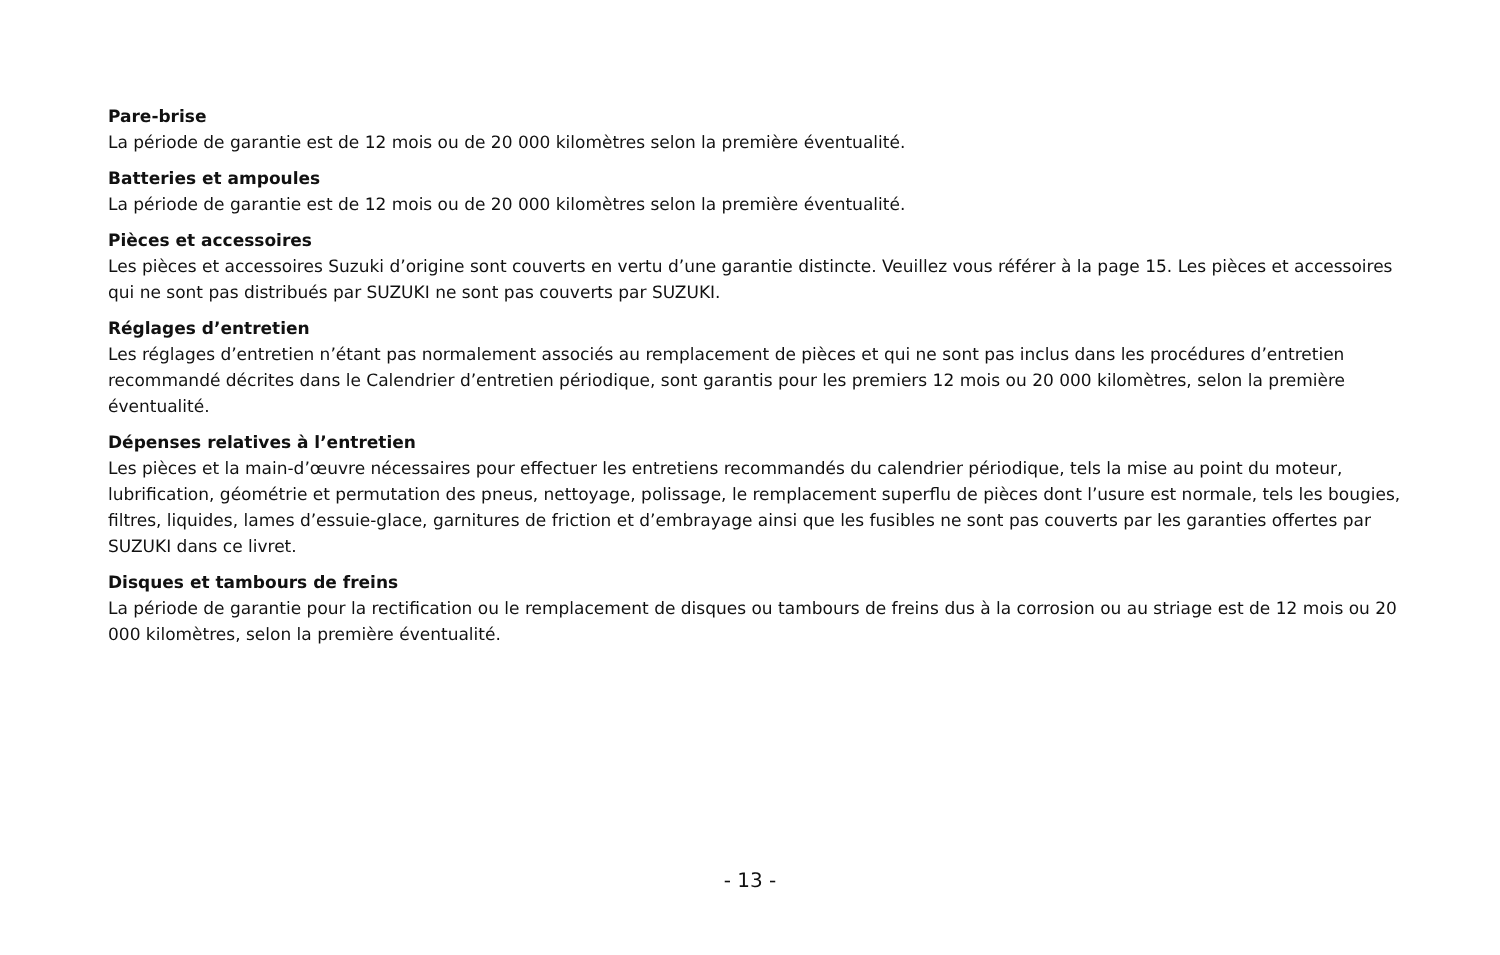Pare-brise
La période de garantie est de 12 mois ou de 20 000 kilomètres selon la première éventualité.
Batteries et ampoules
La période de garantie est de 12 mois ou de 20 000 kilomètres selon la première éventualité.
Pièces et accessoires
Les pièces et accessoires Suzuki d’origine sont couverts en vertu d’une garantie distincte. Veuillez vous référer à la page 15. Les pièces et accessoires qui ne sont pas distribués par SUZUKI ne sont pas couverts par SUZUKI.
Réglages d’entretien
Les réglages d’entretien n’étant pas normalement associés au remplacement de pièces et qui ne sont pas inclus dans les procédures d’entretien recommandé décrites dans le Calendrier d’entretien périodique, sont garantis pour les premiers 12 mois ou 20 000 kilomètres, selon la première éventualité.
Dépenses relatives à l’entretien
Les pièces et la main-d’œuvre nécessaires pour effectuer les entretiens recommandés du calendrier périodique, tels la mise au point du moteur, lubrification, géométrie et permutation des pneus, nettoyage, polissage, le remplacement superflu de pièces dont l’usure est normale, tels les bougies, filtres, liquides, lames d’essuie-glace, garnitures de friction et d’embrayage ainsi que les fusibles ne sont pas couverts par les garanties offertes par SUZUKI dans ce livret.
Disques et tambours de freins
La période de garantie pour la rectification ou le remplacement de disques ou tambours de freins dus à la corrosion ou au striage est de 12 mois ou 20 000 kilomètres, selon la première éventualité.
- 13 -